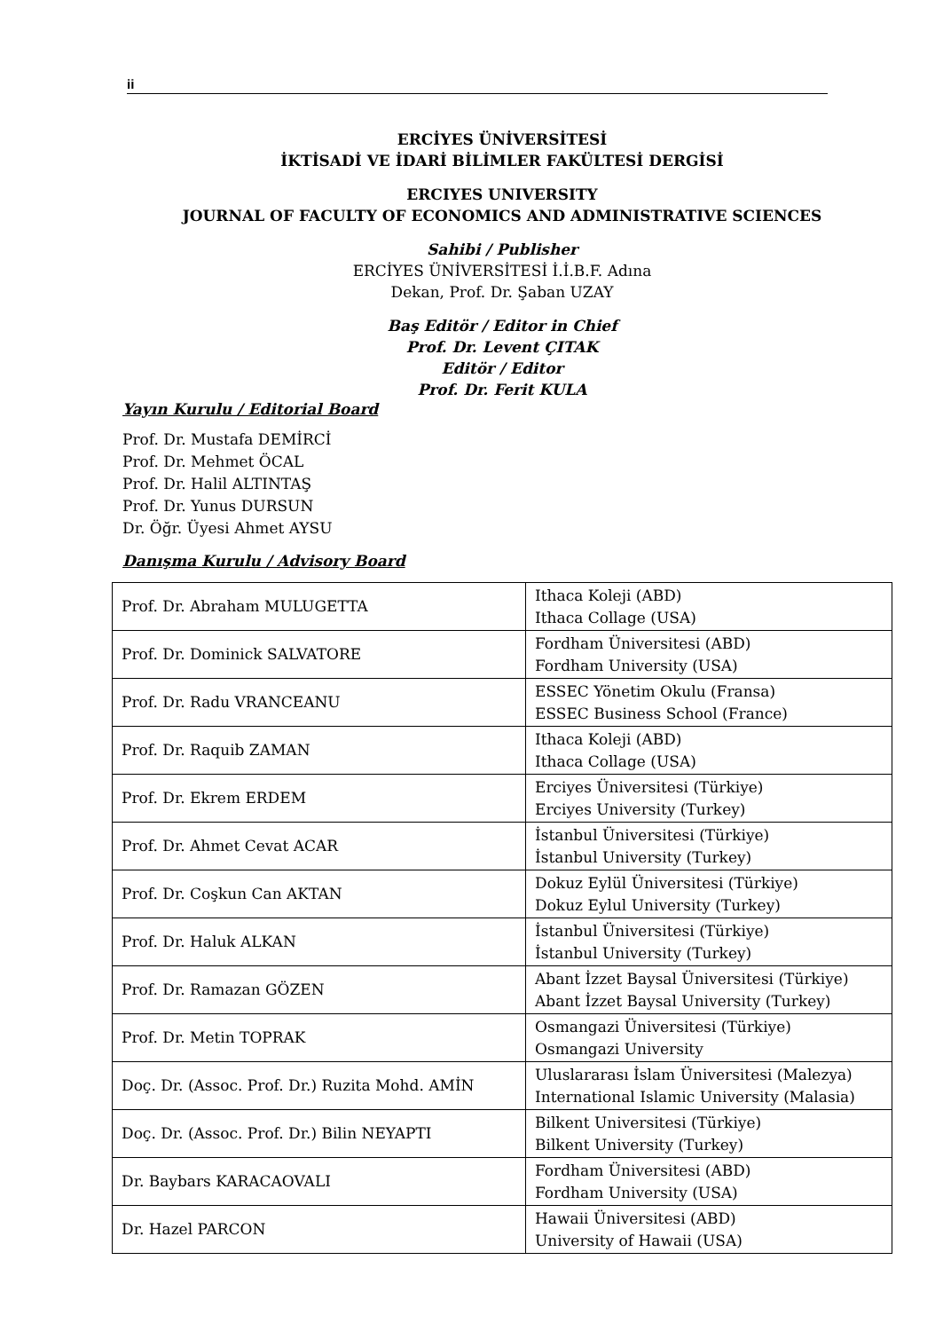ii
ERCİYES ÜNİVERSİTESİ
İKTİSADİ VE İDARİ BİLİMLER FAKÜLTESİ DERGİSİ
ERCIYES UNIVERSITY
JOURNAL OF FACULTY OF ECONOMICS AND ADMINISTRATIVE SCIENCES
Sahibi / Publisher
ERCİYES ÜNİVERSİTESİ İ.İ.B.F. Adına
Dekan, Prof. Dr. Şaban UZAY
Baş Editör / Editor in Chief
Prof. Dr. Levent ÇITAK
Editör / Editor
Prof. Dr. Ferit KULA
Yayın Kurulu / Editorial Board
Prof. Dr. Mustafa DEMİRCİ
Prof. Dr. Mehmet ÖCAL
Prof. Dr. Halil ALTINTAŞ
Prof. Dr. Yunus DURSUN
Dr. Öğr. Üyesi Ahmet AYSU
Danışma Kurulu / Advisory Board
| Prof. Dr. Abraham MULUGETTA | Ithaca Koleji (ABD) Ithaca Collage (USA) |
| Prof. Dr. Dominick SALVATORE | Fordham Üniversitesi (ABD) Fordham University (USA) |
| Prof. Dr. Radu VRANCEANU | ESSEC Yönetim Okulu (Fransa) ESSEC Business School (France) |
| Prof. Dr. Raquib ZAMAN | Ithaca Koleji (ABD) Ithaca Collage (USA) |
| Prof. Dr. Ekrem ERDEM | Erciyes Üniversitesi (Türkiye) Erciyes University (Turkey) |
| Prof. Dr. Ahmet Cevat ACAR | İstanbul Üniversitesi (Türkiye) İstanbul University (Turkey) |
| Prof. Dr. Coşkun Can AKTAN | Dokuz Eylül Üniversitesi (Türkiye) Dokuz Eylul University (Turkey) |
| Prof. Dr. Haluk ALKAN | İstanbul Üniversitesi (Türkiye) İstanbul University (Turkey) |
| Prof. Dr. Ramazan GÖZEN | Abant İzzet Baysal Üniversitesi (Türkiye) Abant İzzet Baysal University (Turkey) |
| Prof. Dr. Metin TOPRAK | Osmangazi Üniversitesi (Türkiye) Osmangazi University |
| Doç. Dr. (Assoc. Prof. Dr.) Ruzita Mohd. AMİN | Uluslararası İslam Üniversitesi (Malezya) International Islamic University (Malasia) |
| Doç. Dr. (Assoc. Prof. Dr.) Bilin NEYAPTI | Bilkent Universitesi (Türkiye) Bilkent University (Turkey) |
| Dr. Baybars KARACAOVALI | Fordham Üniversitesi (ABD) Fordham University (USA) |
| Dr. Hazel PARCON | Hawaii Üniversitesi (ABD) University of Hawaii (USA) |